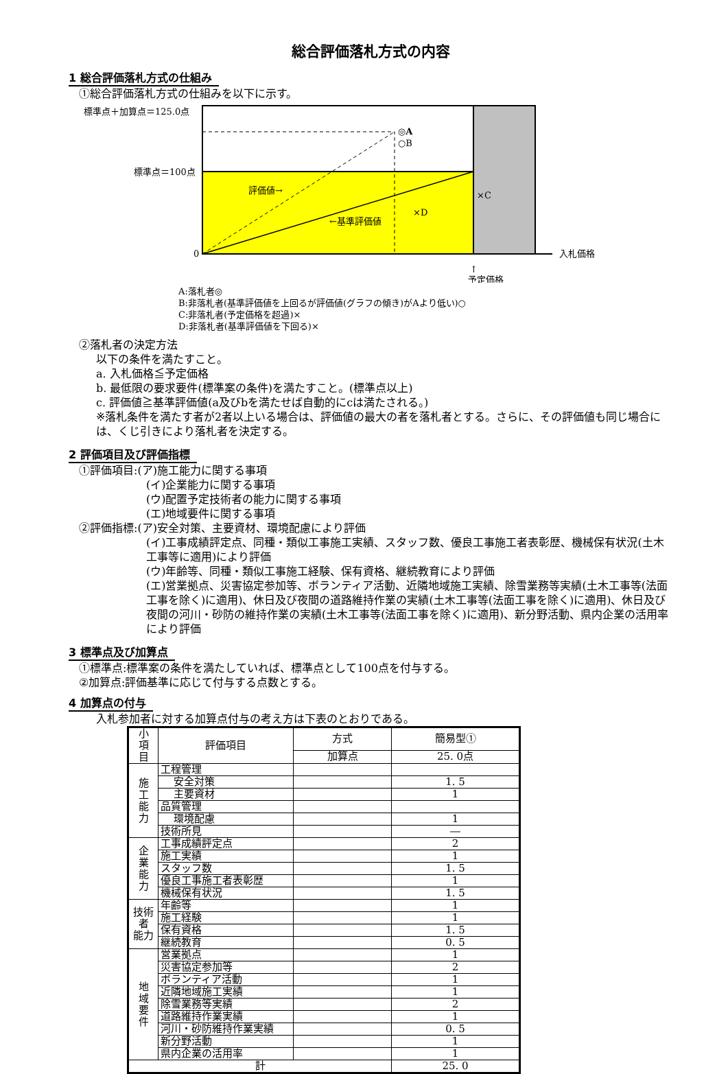総合評価落札方式の内容
1 総合評価落札方式の仕組み
①総合評価落札方式の仕組みを以下に示す。
標準点＋加算点＝125.0点
◎A
○B
標準点＝100点
0
評価値→
←基準評価値
×D
×C
入札価格
↑
予定価格
A:落札者◎
B:非落札者(基準評価値を上回るが評価値(グラフの傾き)がAより低い)○
C:非落札者(予定価格を超過)×
D:非落札者(基準評価値を下回る)×
②落札者の決定方法
以下の条件を満たすこと。
a. 入札価格≦予定価格
b. 最低限の要求要件(標準案の条件)を満たすこと。(標準点以上)
c. 評価値≧基準評価値(a及びbを満たせば自動的にcは満たされる。)
※落札条件を満たす者が2者以上いる場合は、評価値の最大の者を落札者とする。さらに、その評価値も同じ場合には、くじ引きにより落札者を決定する。
2 評価項目及び評価指標
①評価項目:(ア)施工能力に関する事項
(イ)企業能力に関する事項
(ウ)配置予定技術者の能力に関する事項
(エ)地域要件に関する事項
②評価指標:(ア)安全対策、主要資材、環境配慮により評価
(イ)工事成績評定点、同種・類似工事施工実績、スタッフ数、優良工事施工者表彰歴、機械保有状況(土木工事等に適用)により評価
(ウ)年齢等、同種・類似工事施工経験、保有資格、継続教育により評価
(エ)営業拠点、災害協定参加等、ボランティア活動、近隣地域施工実績、除雪業務等実績(土木工事等(法面工事を除く)に適用)、休日及び夜間の道路維持作業の実績(土木工事等(法面工事を除く)に適用)、休日及び夜間の河川・砂防の維持作業の実績(土木工事等(法面工事を除く)に適用)、新分野活動、県内企業の活用率により評価
3 標準点及び加算点
①標準点:標準案の条件を満たしていれば、標準点として100点を付与する。
②加算点:評価基準に応じて付与する点数とする。
4 加算点の付与
入札参加者に対する加算点付与の考え方は下表のとおりである。
| 小 項 目 | 評価項目 | 方式 | 簡易型① |
| | | 加算点 | 25. 0点 |
| 施 工 能 力 | 工程管理 | | |
| | 安全対策 | | 1. 5 |
| | 主要資材 | | 1 |
| | 品質管理 | | |
| | 環境配慮 | | 1 |
| | 技術所見 | | ― |
| 企 業 能 力 | 工事成績評定点 | | 2 |
| | 施工実績 | | 1 |
| | スタッフ数 | | 1. 5 |
| | 優良工事施工者表彰歴 | | 1 |
| | 機械保有状況 | | 1. 5 |
| 技術者 能力 | 年齢等 | | 1 |
| | 施工経験 | | 1 |
| | 保有資格 | | 1. 5 |
| | 継続教育 | | 0. 5 |
| 地 域 要 件 | 営業拠点 | | 1 |
| | 災害協定参加等 | | 2 |
| | ボランティア活動 | | 1 |
| | 近隣地域施工実績 | | 1 |
| | 除雪業務等実績 | | 2 |
| | 道路維持作業実績 | | 1 |
| | 河川・砂防維持作業実績 | | 0. 5 |
| | 新分野活動 | | 1 |
| | 県内企業の活用率 | | 1 |
| 計 | | | 25. 0 |